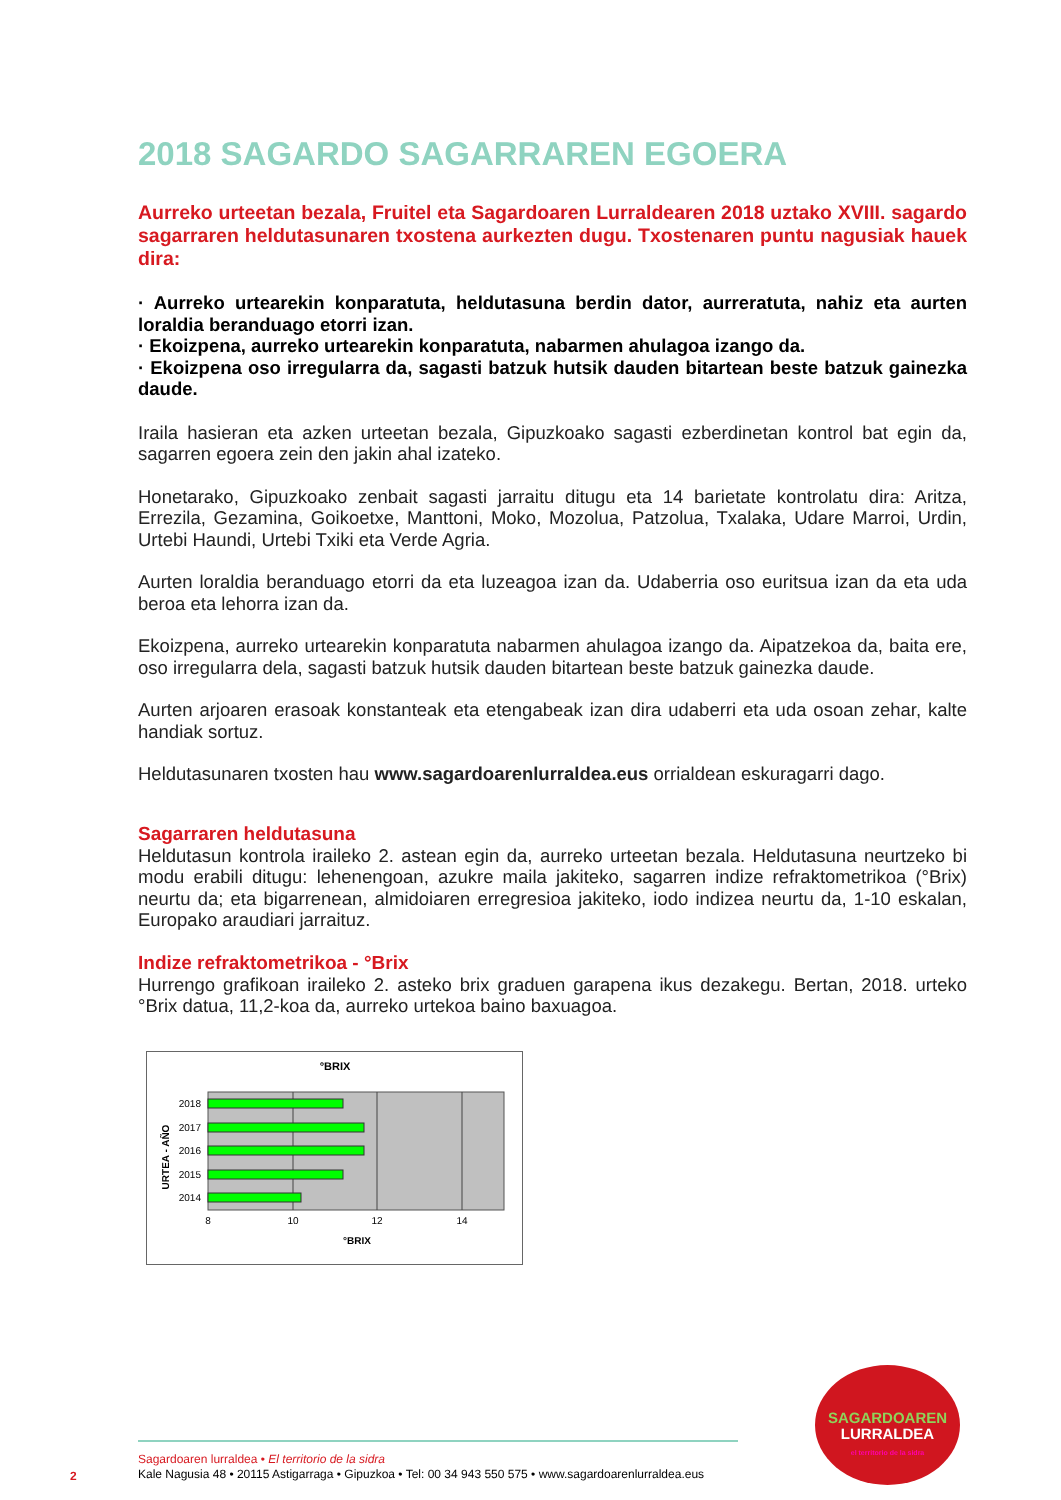2018 SAGARDO SAGARRAREN EGOERA
Aurreko urteetan bezala, Fruitel eta Sagardoaren Lurraldearen 2018 uztako XVIII. sagardo sagarraren heldutasunaren txostena aurkezten dugu. Txostenaren puntu nagusiak hauek dira:
· Aurreko urtearekin konparatuta, heldutasuna berdin dator, aurreratuta, nahiz eta aurten loraldia beranduago etorri izan.
· Ekoizpena, aurreko urtearekin konparatuta, nabarmen ahulagoa izango da.
· Ekoizpena oso irregularra da, sagasti batzuk hutsik dauden bitartean beste batzuk gainezka daude.
Iraila hasieran eta azken urteetan bezala, Gipuzkoako sagasti ezberdinetan kontrol bat egin da, sagarren egoera zein den jakin ahal izateko.
Honetarako, Gipuzkoako zenbait sagasti jarraitu ditugu eta 14 barietate kontrolatu dira: Aritza, Errezila, Gezamina, Goikoetxe, Manttoni, Moko, Mozolua, Patzolua, Txalaka, Udare Marroi, Urdin, Urtebi Haundi, Urtebi Txiki eta Verde Agria.
Aurten loraldia beranduago etorri da eta luzeagoa izan da. Udaberria oso euritsua izan da eta uda beroa eta lehorra izan da.
Ekoizpena, aurreko urtearekin konparatuta nabarmen ahulagoa izango da. Aipatzekoa da, baita ere, oso irregularra dela, sagasti batzuk hutsik dauden bitartean beste batzuk gainezka daude.
Aurten arjoaren erasoak konstanteak eta etengabeak izan dira udaberri eta uda osoan zehar, kalte handiak sortuz.
Heldutasunaren txosten hau www.sagardoarenlurraldea.eus orrialdean eskuragarri dago.
Sagarraren heldutasuna
Heldutasun kontrola iraileko 2. astean egin da, aurreko urteetan bezala. Heldutasuna neurtzeko bi modu erabili ditugu: lehenengoan, azukre maila jakiteko, sagarren indize refraktometrikoa (°Brix) neurtu da; eta bigarrenean, almidoiaren erregresioa jakiteko, iodo indizea neurtu da, 1-10 eskalan, Europako araudiari jarraituz.
Indize refraktometrikoa - °Brix
Hurrengo grafikoan iraileko 2. asteko brix graduen garapena ikus dezakegu. Bertan, 2018. urteko °Brix datua, 11,2-koa da, aurreko urtekoa baino baxuagoa.
°BRIX
2018
2017
2016
2015
2014
8
10
12
14
°BRIX
URTEA - AÑO
Sagardoaren lurraldea • El territorio de la sidra
Kale Nagusia 48 • 20115 Astigarraga • Gipuzkoa • Tel: 00 34 943 550 575 • www.sagardoarenlurraldea.eus
2
SAGARDOAREN
LURRALDEA
el territorio de la sidra